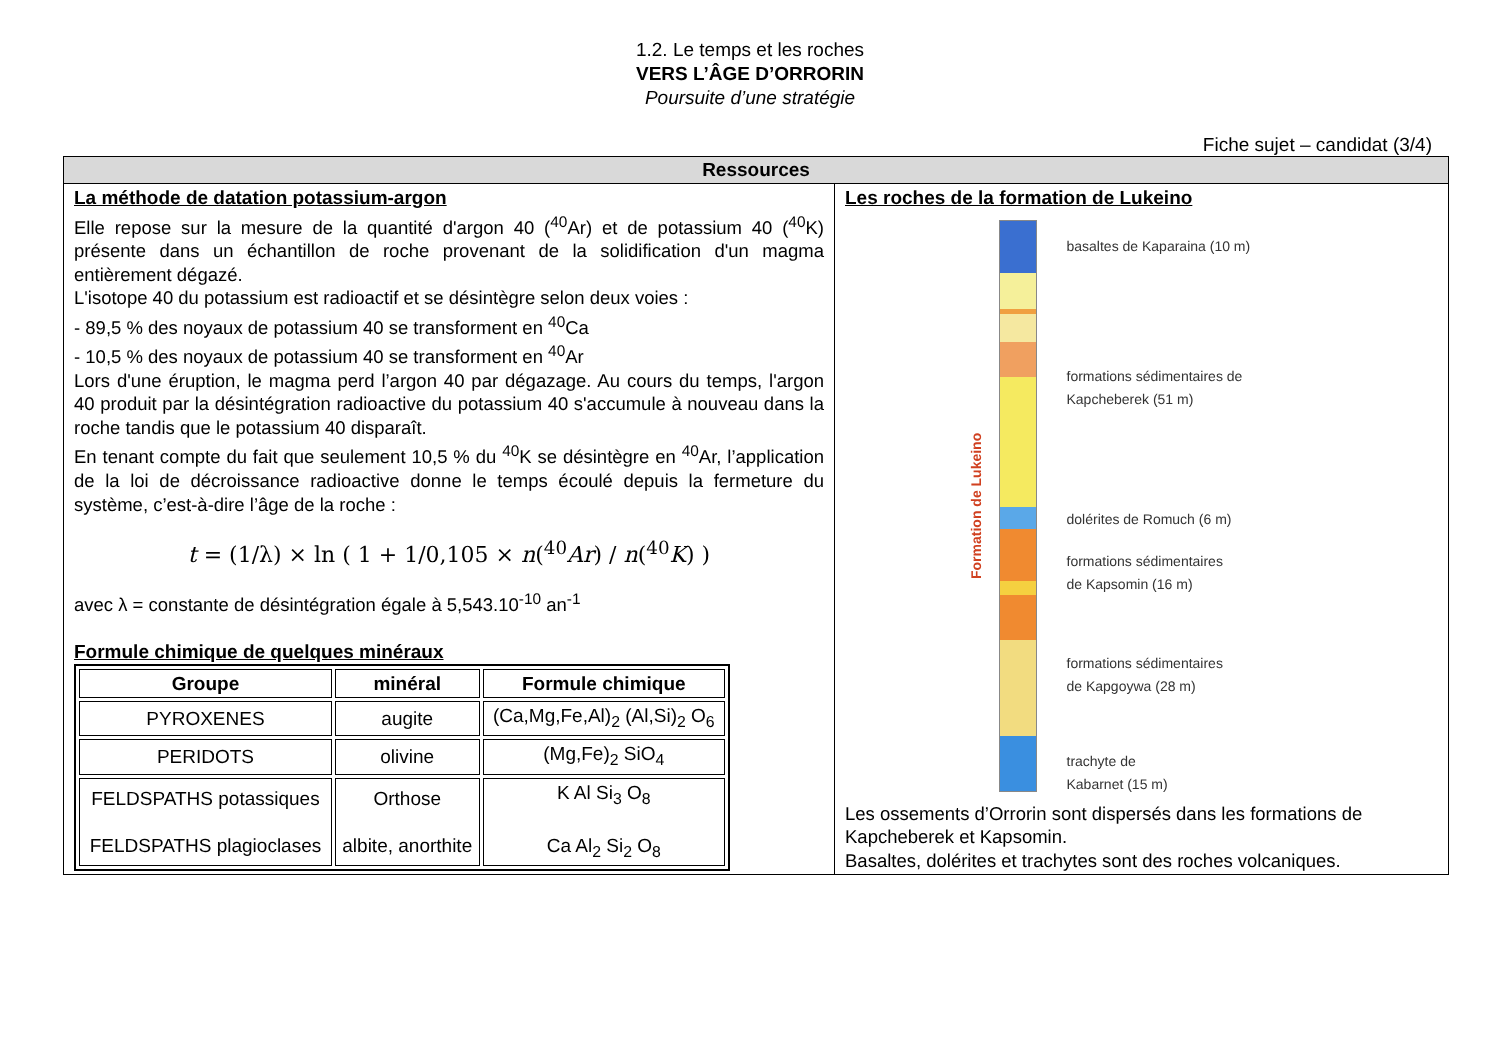1.2. Le temps et les roches
VERS L’ÂGE D’ORRORIN
Poursuite d’une stratégie
Fiche sujet – candidat (3/4)
| Ressources | |
| La méthode de datation potassium-argon Elle repose sur la mesure de la quantité d'argon 40 (<sup>40</sup>Ar) et de potassium 40 (<sup>40</sup>K) présente dans un échantillon de roche provenant de la solidification d'un magma entièrement dégazé. L'isotope 40 du potassium est radioactif et se désintègre selon deux voies : - 89,5 % des noyaux de potassium 40 se transforment en <sup>40</sup>Ca - 10,5 % des noyaux de potassium 40 se transforment en <sup>40</sup>Ar Lors d'une éruption, le magma perd l’argon 40 par dégazage. Au cours du temps, l'argon 40 produit par la désintégration radioactive du potassium 40 s'accumule à nouveau dans la roche tandis que le potassium 40 disparaît. En tenant compte du fait que seulement 10,5 % du <sup>40</sup>K se désintègre en <sup>40</sup>Ar, l’application de la loi de décroissance radioactive donne le temps écoulé depuis la fermeture du système, c’est-à-dire l’âge de la roche : t = (1/λ) × ln ( 1 + 1/0,105 × n (<sup>40</sup> Ar ) / n (<sup>40</sup> K ) ) avec λ = constante de désintégration égale à 5,543.10<sup>-10</sup> an<sup>-1</sup> Formule chimique de quelques minéraux / Groupe / minéral / Formule chimique / / --- / --- / --- / / PYROXENES / augite / (Ca,Mg,Fe,Al)<sub>2</sub> (Al,Si)<sub>2</sub> O<sub>6</sub> / / PERIDOTS / olivine / (Mg,Fe)<sub>2</sub> SiO<sub>4</sub> / / FELDSPATHS potassiques FELDSPATHS plagioclases / Orthose albite, anorthite / K Al Si<sub>3</sub> O<sub>8</sub> Ca Al<sub>2</sub> Si<sub>2</sub> O<sub>8</sub> / | Les roches de la formation de Lukeino Formation de Lukeino basaltes de Kaparaina (10 m) formations sédimentaires de Kapcheberek (51 m) dolérites de Romuch (6 m) formations sédimentaires de Kapsomin (16 m) formations sédimentaires de Kapgoywa (28 m) trachyte de Kabarnet (15 m) Les ossements d’Orrorin sont dispersés dans les formations de Kapcheberek et Kapsomin. Basaltes, dolérites et trachytes sont des roches volcaniques. |